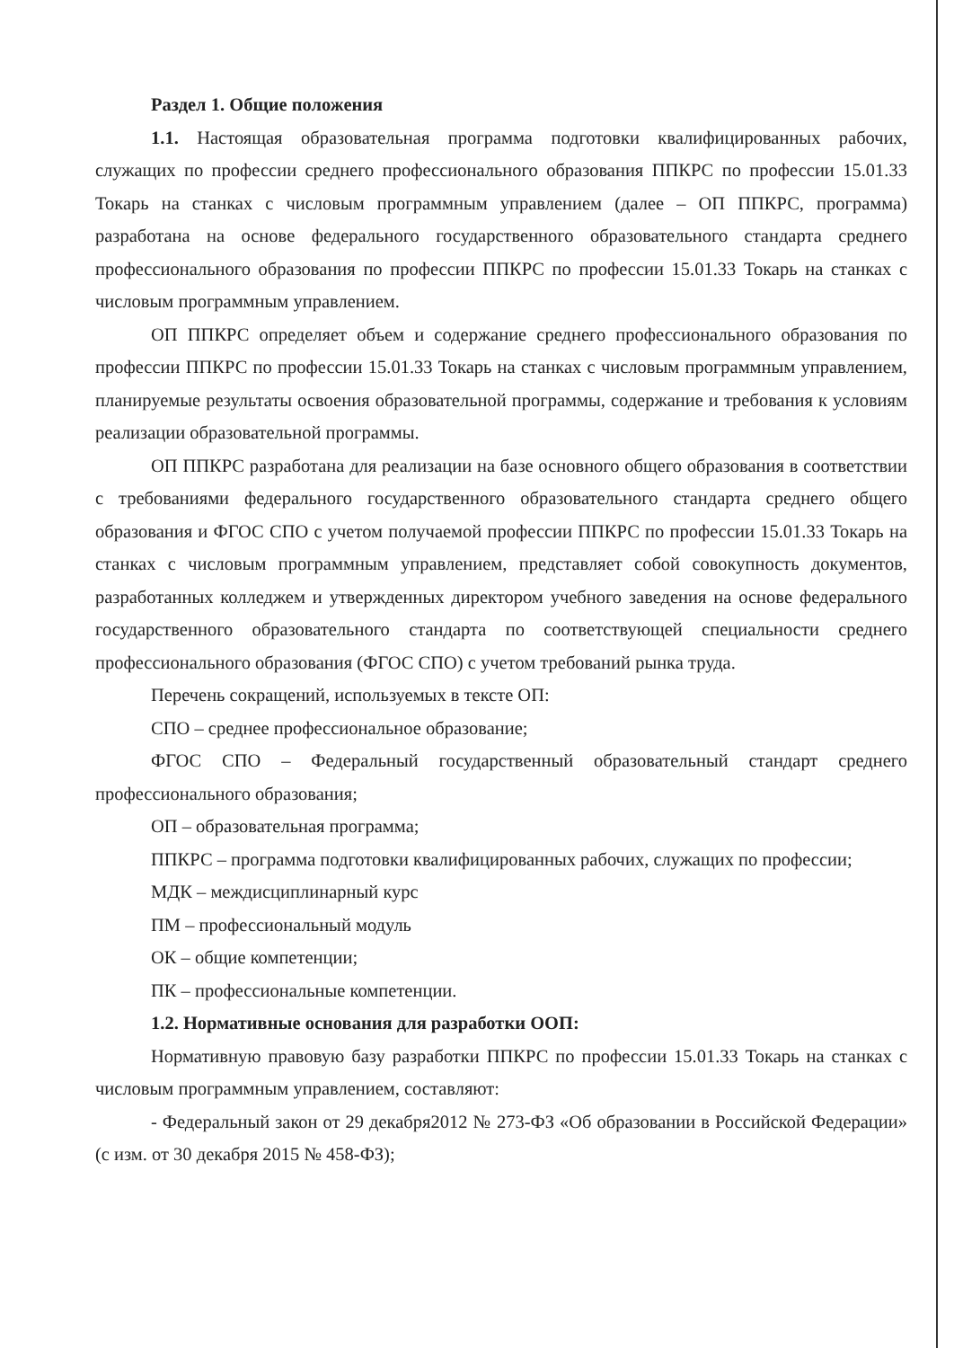Раздел 1. Общие положения
1.1. Настоящая образовательная программа подготовки квалифицированных рабочих, служащих по профессии среднего профессионального образования ППКРС по профессии 15.01.33 Токарь на станках с числовым программным управлением (далее – ОП ППКРС, программа) разработана на основе федерального государственного образовательного стандарта среднего профессионального образования по профессии ППКРС по профессии 15.01.33 Токарь на станках с числовым программным управлением.
ОП ППКРС определяет объем и содержание среднего профессионального образования по профессии ППКРС по профессии 15.01.33 Токарь на станках с числовым программным управлением, планируемые результаты освоения образовательной программы, содержание и требования к условиям реализации образовательной программы.
ОП ППКРС разработана для реализации на базе основного общего образования в соответствии с требованиями федерального государственного образовательного стандарта среднего общего образования и ФГОС СПО с учетом получаемой профессии ППКРС по профессии 15.01.33 Токарь на станках с числовым программным управлением, представляет собой совокупность документов, разработанных колледжем и утвержденных директором учебного заведения на основе федерального государственного образовательного стандарта по соответствующей специальности среднего профессионального образования (ФГОС СПО) с учетом требований рынка труда.
Перечень сокращений, используемых в тексте ОП:
СПО – среднее профессиональное образование;
ФГОС СПО – Федеральный государственный образовательный стандарт среднего профессионального образования;
ОП – образовательная программа;
ППКРС – программа подготовки квалифицированных рабочих, служащих по профессии;
МДК – междисциплинарный курс
ПМ – профессиональный модуль
ОК – общие компетенции;
ПК – профессиональные компетенции.
1.2. Нормативные основания для разработки ООП:
Нормативную правовую базу разработки ППКРС по профессии 15.01.33 Токарь на станках с числовым программным управлением, составляют:
- Федеральный закон от 29 декабря2012 № 273-ФЗ «Об образовании в Российской Федерации» (с изм. от 30 декабря 2015 № 458-ФЗ);